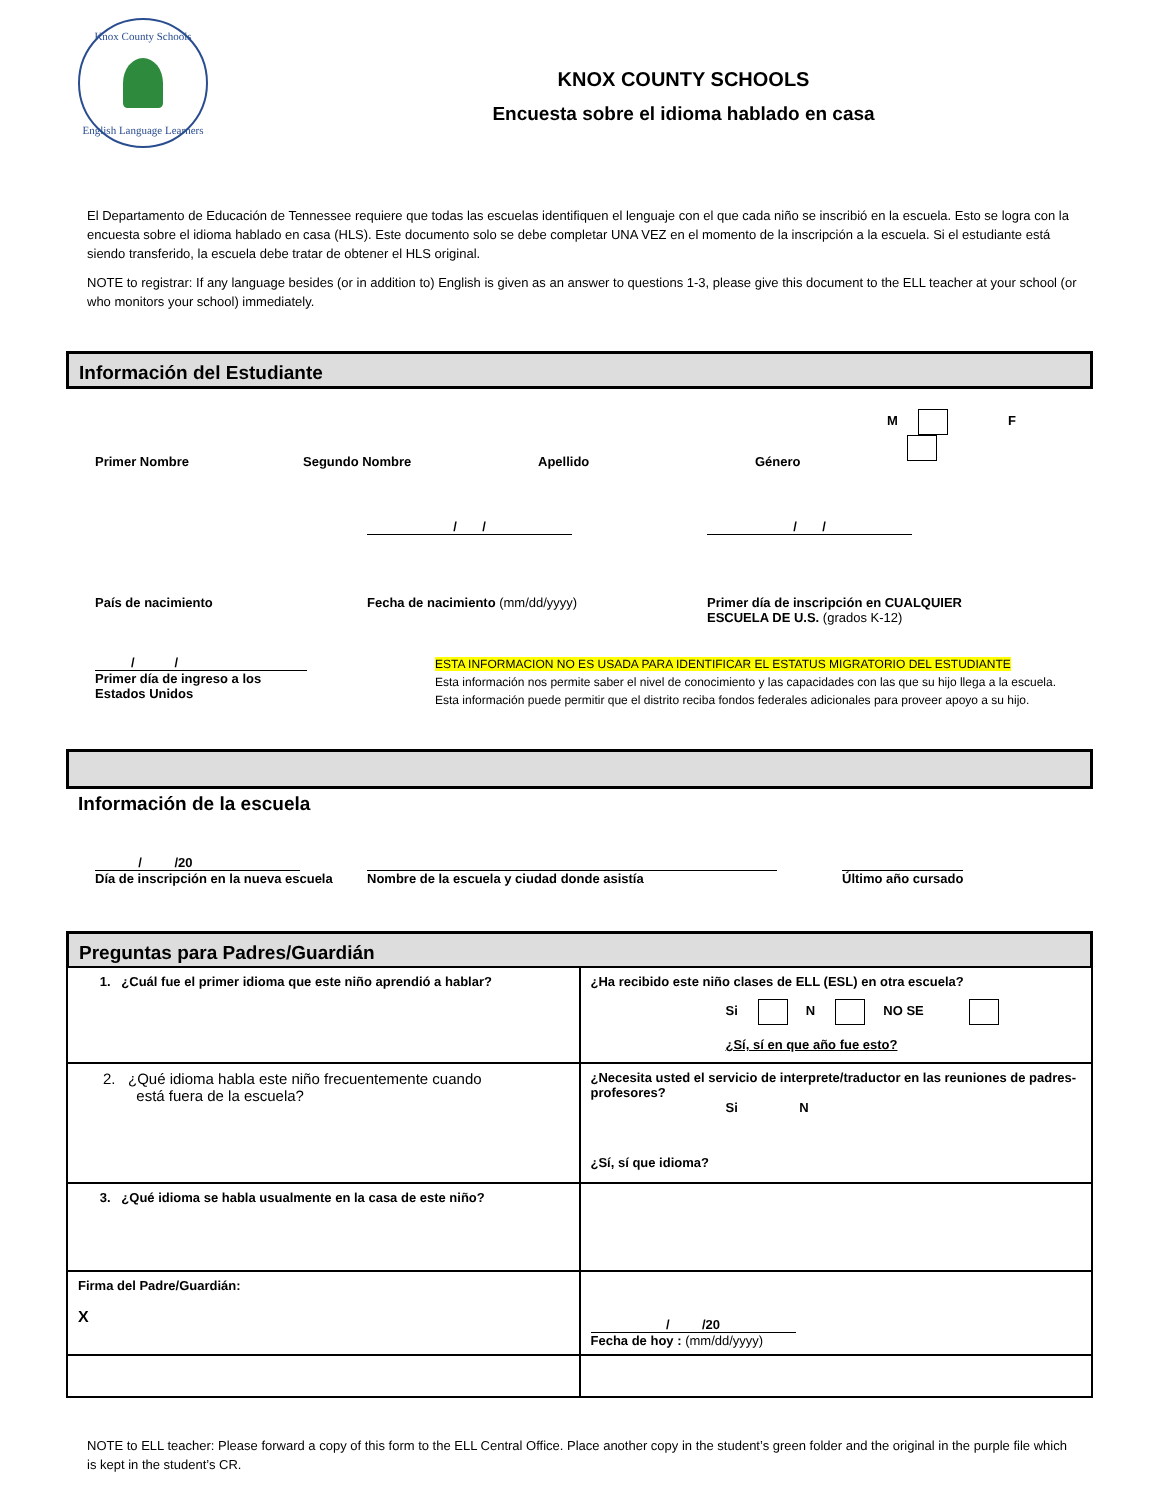Knox County Schools
English Language Learners
KNOX COUNTY SCHOOLS
Encuesta sobre el idioma hablado en casa
El Departamento de Educación de Tennessee requiere que todas las escuelas identifiquen el lenguaje con el que cada niño se inscribió en la escuela. Esto se logra con la encuesta sobre el idioma hablado en casa (HLS). Este documento solo se debe completar UNA VEZ en el momento de la inscripción a la escuela. Si el estudiante está siendo transferido, la escuela debe tratar de obtener el HLS original.
NOTE to registrar: If any language besides (or in addition to) English is given as an answer to questions 1-3, please give this document to the ELL teacher at your school (or who monitors your school) immediately.
Información del Estudiante
Primer Nombre Segundo Nombre Apellido Género
M F
País de nacimiento
/ /
Fecha de nacimiento (mm/dd/yyyy)
/ /
Primer día de inscripción en CUALQUIER
ESCUELA DE U.S. (grados K-12)
/ /
Primer día de ingreso a los
Estados Unidos
ESTA INFORMACION NO ES USADA PARA IDENTIFICAR EL ESTATUS MIGRATORIO DEL ESTUDIANTE
Esta información nos permite saber el nivel de conocimiento y las capacidades con las que su hijo llega a la escuela.
Esta información puede permitir que el distrito reciba fondos federales adicionales para proveer apoyo a su hijo.
Información de la escuela
/ /20
Día de inscripción en la nueva escuela
Nombre de la escuela y ciudad donde asistía Último año cursado
Preguntas para Padres/Guardián
| 1. ¿Cuál fue el primer idioma que este niño aprendió a hablar? | ¿Ha recibido este niño clases de ELL (ESL) en otra escuela? Si N NO SE ¿Sí, sí en que año fue esto? |
| 2. ¿Qué idioma habla este niño frecuentemente cuando está fuera de la escuela? | ¿Necesita usted el servicio de interprete/traductor en las reuniones de padres-profesores? Si N ¿Sí, sí que idioma? |
| 3. ¿Qué idioma se habla usualmente en la casa de este niño? | |
| Firma del Padre/Guardián: X | / /20 Fecha de hoy : (mm/dd/yyyy) |
NOTE to ELL teacher: Please forward a copy of this form to the ELL Central Office. Place another copy in the student’s green folder and the original in the purple file which is kept in the student’s CR.